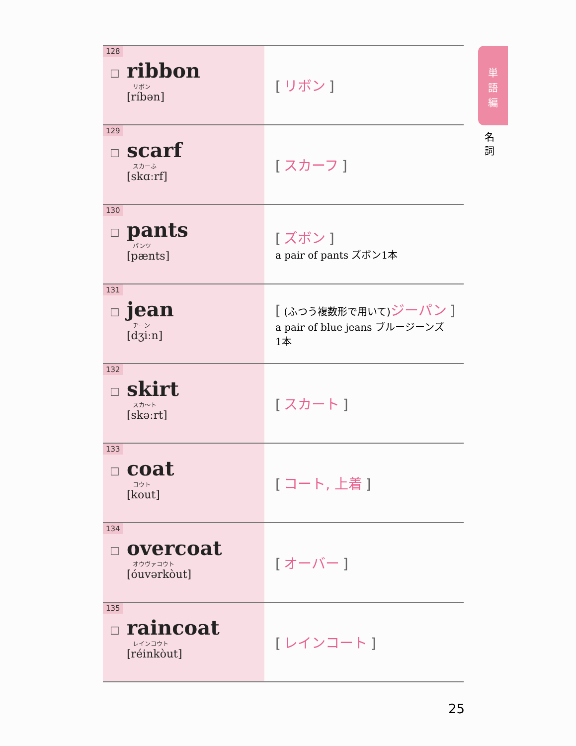| 128 ☐ ribbon リボン [ríbən] | [ リボン ] |
| 129 ☐ scarf スカーふ [skɑːrf] | [ スカーフ ] |
| 130 ☐ pants パンツ [pænts] | [ ズボン ] a pair of pants ズボン1本 |
| 131 ☐ jean ヂーン [dʒiːn] | [ (ふつう複数形で用いて) ジーパン ] a pair of blue jeans ブルージーンズ 1本 |
| 132 ☐ skirt スカ～ト [skəːrt] | [ スカート ] |
| 133 ☐ coat コウト [kout] | [ コート, 上着 ] |
| 134 ☐ overcoat オウヴァコウト [óuvərkòut] | [ オーバー ] |
| 135 ☐ raincoat レインコウト [réinkòut] | [ レインコート ] |
単
語
編
名
詞
25